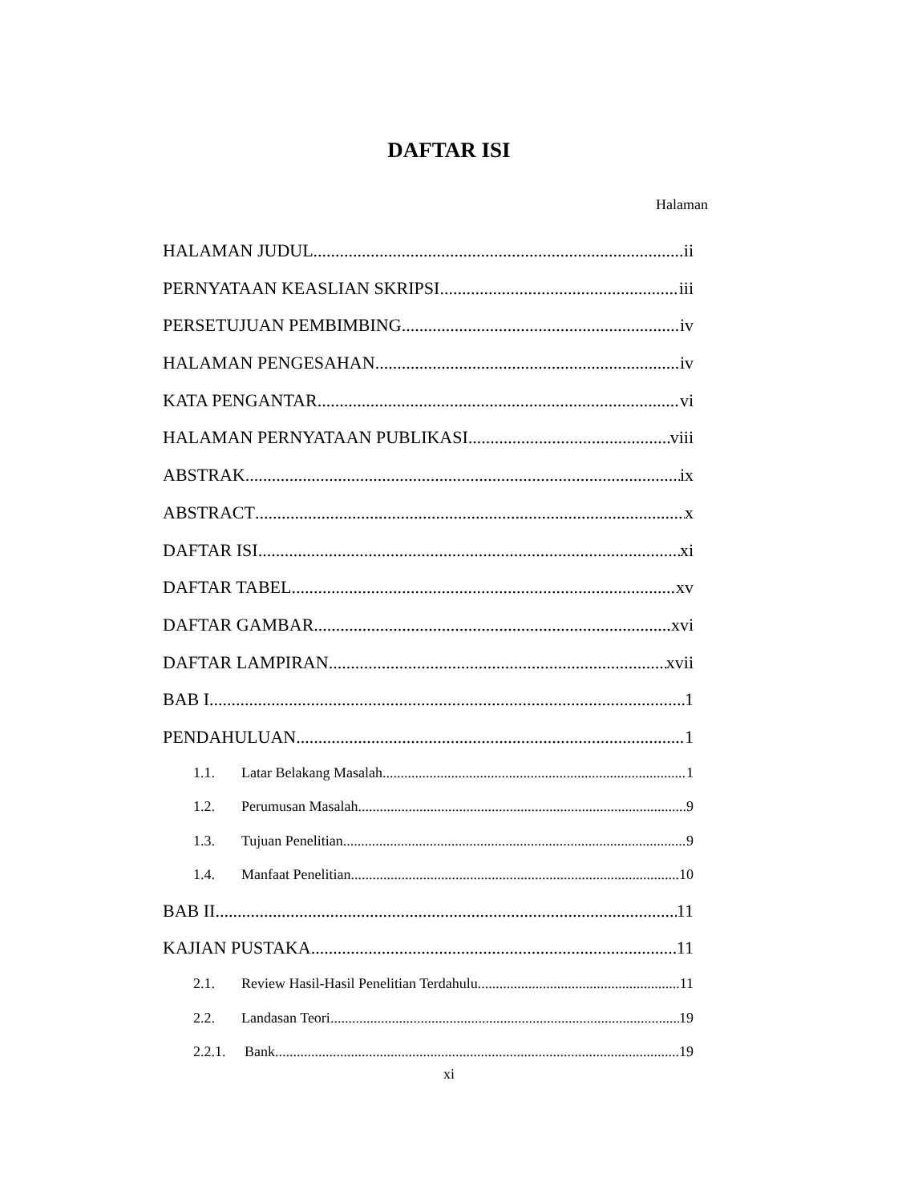DAFTAR ISI
Halaman
HALAMAN JUDUL ii
PERNYATAAN KEASLIAN SKRIPSI iii
PERSETUJUAN PEMBIMBING iv
HALAMAN PENGESAHAN iv
KATA PENGANTAR vi
HALAMAN PERNYATAAN PUBLIKASI viii
ABSTRAK ix
ABSTRACT x
DAFTAR ISI xi
DAFTAR TABEL xv
DAFTAR GAMBAR xvi
DAFTAR LAMPIRAN xvii
BAB I 1
PENDAHULUAN 1
1.1. Latar Belakang Masalah 1
1.2. Perumusan Masalah 9
1.3. Tujuan Penelitian 9
1.4. Manfaat Penelitian 10
BAB II 11
KAJIAN PUSTAKA 11
2.1. Review Hasil-Hasil Penelitian Terdahulu 11
2.2. Landasan Teori 19
2.2.1. Bank 19
xi